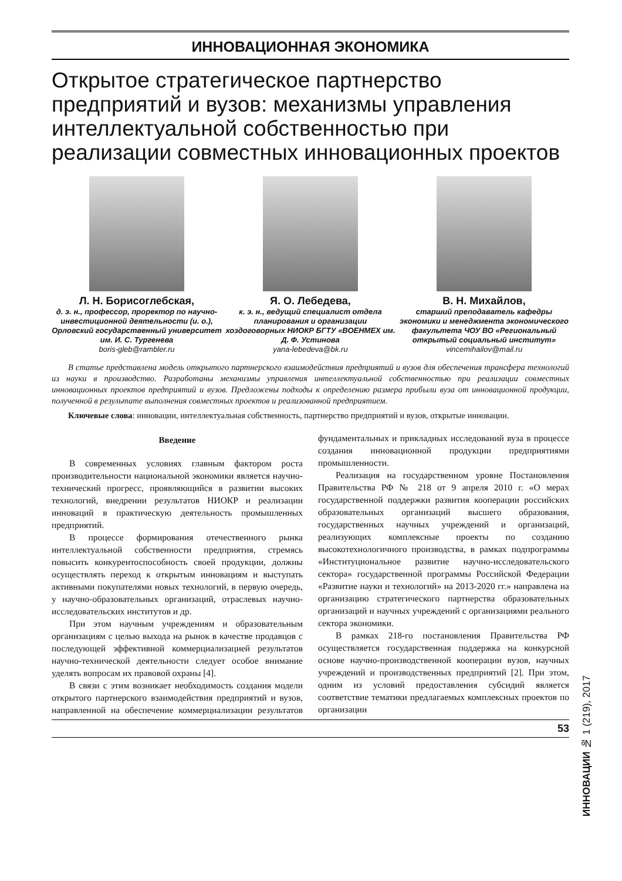ИННОВАЦИОННАЯ ЭКОНОМИКА
Открытое стратегическое партнерство предприятий и вузов: механизмы управления интеллектуальной собственностью при реализации совместных инновационных проектов
Л. Н. Борисоглебская,
д. э. н., профессор, проректор по научно-инвестиционной деятельности (и. о.), Орловский государственный университет им. И. С. Тургенева
boris-gleb@rambler.ru
Я. О. Лебедева,
к. э. н., ведущий специалист отдела планирования и организации хоздоговорных НИОКР БГТУ «ВОЕНМЕХ им. Д. Ф. Устинова
yana-lebedeva@bk.ru
В. Н. Михайлов,
старший преподаватель кафедры экономики и менеджмента экономического факультета ЧОУ ВО «Региональный открытый социальный институт»
vincemihailov@mail.ru
В статье представлена модель открытого партнерского взаимодействия предприятий и вузов для обеспечения трансфера технологий из науки в производство. Разработаны механизмы управления интеллектуальной собственностью при реализации совместных инновационных проектов предприятий и вузов. Предложены подходы к определению размера прибыли вуза от инновационной продукции, полученной в результате выполнения совместных проектов и реализованной предприятием.
Ключевые слова: инновации, интеллектуальная собственность, партнерство предприятий и вузов, открытые инновации.
Введение
В современных условиях главным фактором роста производительности национальной экономики является научно-технический прогресс, проявляющийся в развитии высоких технологий, внедрении результатов НИОКР и реализации инноваций в практическую деятельность промышленных предприятий.
В процессе формирования отечественного рынка интеллектуальной собственности предприятия, стремясь повысить конкурентоспособность своей продукции, должны осуществлять переход к открытым инновациям и выступать активными покупателями новых технологий, в первую очередь, у научно-образовательных организаций, отраслевых научно-исследовательских институтов и др.
При этом научным учреждениям и образовательным организациям с целью выхода на рынок в качестве продавцов с последующей эффективной коммерциализацией результатов научно-технической деятельности следует особое внимание уделять вопросам их правовой охраны [4].
В связи с этим возникает необходимость создания модели открытого партнерского взаимодействия предприятий и вузов, направленной на обеспечение коммерциализации результатов фундаментальных и прикладных исследований вуза в процессе создания инновационной продукции предприятиями промышленности.
Реализация на государственном уровне Постановления Правительства РФ № 218 от 9 апреля 2010 г. «О мерах государственной поддержки развития кооперации российских образовательных организаций высшего образования, государственных научных учреждений и организаций, реализующих комплексные проекты по созданию высокотехнологичного производства, в рамках подпрограммы «Институциональное развитие научно-исследовательского сектора» государственной программы Российской Федерации «Развитие науки и технологий» на 2013-2020 гг.» направлена на организацию стратегического партнерства образовательных организаций и научных учреждений с организациями реального сектора экономики.
В рамках 218-го постановления Правительства РФ осуществляется государственная поддержка на конкурсной основе научно-производственной кооперации вузов, научных учреждений и производственных предприятий [2]. При этом, одним из условий предоставления субсидий является соответствие тематики предлагаемых комплексных проектов по организации
53
ИННОВАЦИИ № 1 (219), 2017